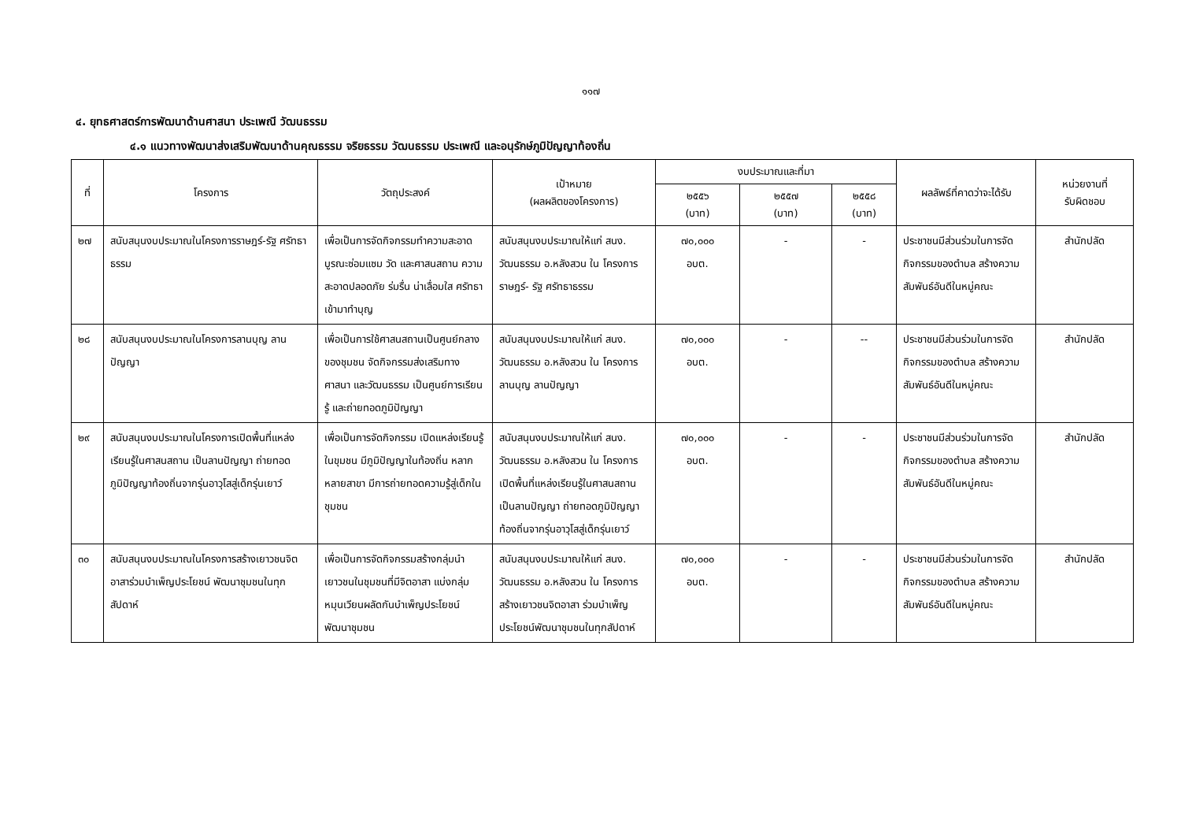๑๑๗
๔. ยุทธศาสตร์การพัฒนาด้านศาสนา ประเพณี วัฒนธรรม
๔.๑ แนวทางพัฒนาส่งเสริมพัฒนาด้านคุณธรรม จริยธรรม วัฒนธรรม ประเพณี และอนุรักษ์ภูมิปัญญาท้องถิ่น
| ที่ | โครงการ | วัตถุประสงค์ | เป้าหมาย (ผลผลิตของโครงการ) | งบประมาณและที่มา | | | ผลลัพธ์ที่คาดว่าจะได้รับ | หน่วยงานที่ รับผิดชอบ |
| --- | --- | --- | --- | --- | --- | --- | --- | --- |
| | | | | ๒๕๕๖ (บาท) | ๒๕๕๗ (บาท) | ๒๕๕๘ (บาท) | | |
| ๒๗ | สนับสนุนงบประมาณในโครงการราษฎร์-รัฐ ศรัทธาธรรม | เพื่อเป็นการจัดกิจกรรมทำความสะอาด บูรณะซ่อมแซม วัด และศาสนสถาน ความสะอาดปลอดภัย ร่มรื่น น่าเลื่อมใส ศรัทธา เข้ามาทำบุญ | สนับสนุนงบประมาณให้แก่ สนง. วัฒนธรรม อ.หลังสวน ใน โครงการราษฎร์- รัฐ ศรัทธาธรรม | ๗๐,๐๐๐ อบต. | - | - | ประชาชนมีส่วนร่วมในการจัดกิจกรรมของตำบล สร้างความสัมพันธ์อันดีในหมู่คณะ | สำนักปลัด |
| ๒๘ | สนับสนุนงบประมาณในโครงการลานบุญ ลานปัญญา | เพื่อเป็นการใช้ศาสนสถานเป็นศูนย์กลางของชุมชน จัดกิจกรรมส่งเสริมทางศาสนา และวัฒนธรรม เป็นศูนย์การเรียนรู้ และถ่ายทอดภูมิปัญญา | สนับสนุนงบประมาณให้แก่ สนง. วัฒนธรรม อ.หลังสวน ใน โครงการลานบุญ ลานปัญญา | ๗๐,๐๐๐ อบต. | - | -- | ประชาชนมีส่วนร่วมในการจัดกิจกรรมของตำบล สร้างความสัมพันธ์อันดีในหมู่คณะ | สำนักปลัด |
| ๒๙ | สนับสนุนงบประมาณในโครงการเปิดพื้นที่แหล่งเรียนรู้ในศาสนสถาน เป็นลานปัญญา ถ่ายทอดภูมิปัญญาท้องถิ่นจากรุ่นอาวุโสสู่เด็กรุ่นเยาว์ | เพื่อเป็นการจัดกิจกรรม เปิดแหล่งเรียนรู้ในขุมชน มีภูมิปัญญาในท้องถิ่น หลากหลายสาขา มีการถ่ายทอดความรู้สู่เด็กในชุมชน | สนับสนุนงบประมาณให้แก่ สนง. วัฒนธรรม อ.หลังสวน ใน โครงการเปิดพื้นที่แหล่งเรียนรู้ในศาสนสถาน เป็นลานปัญญา ถ่ายทอดภูมิปัญญาท้องถิ่นจากรุ่นอาวุโสสู่เด็กรุ่นเยาว์ | ๗๐,๐๐๐ อบต. | - | - | ประชาชนมีส่วนร่วมในการจัดกิจกรรมของตำบล สร้างความสัมพันธ์อันดีในหมู่คณะ | สำนักปลัด |
| ๓๐ | สนับสนุนงบประมาณในโครงการสร้างเยาวชนจิตอาสาร่วมบำเพ็ญประโยชน์ พัฒนาชุมชนในทุกสัปดาห์ | เพื่อเป็นการจัดกิจกรรมสร้างกลุ่มนำเยาวชนในชุมชนที่มีจิตอาสา แบ่งกลุ่มหมุนเวียนผลัดกันบำเพ็ญประโยชน์พัฒนาชุมชน | สนับสนุนงบประมาณให้แก่ สนง. วัฒนธรรม อ.หลังสวน ใน โครงการสร้างเยาวชนจิตอาสา ร่วมบำเพ็ญประโยชน์พัฒนาชุมชนในทุกสัปดาห์ | ๗๐,๐๐๐ อบต. | - | - | ประชาชนมีส่วนร่วมในการจัดกิจกรรมของตำบล สร้างความสัมพันธ์อันดีในหมู่คณะ | สำนักปลัด |